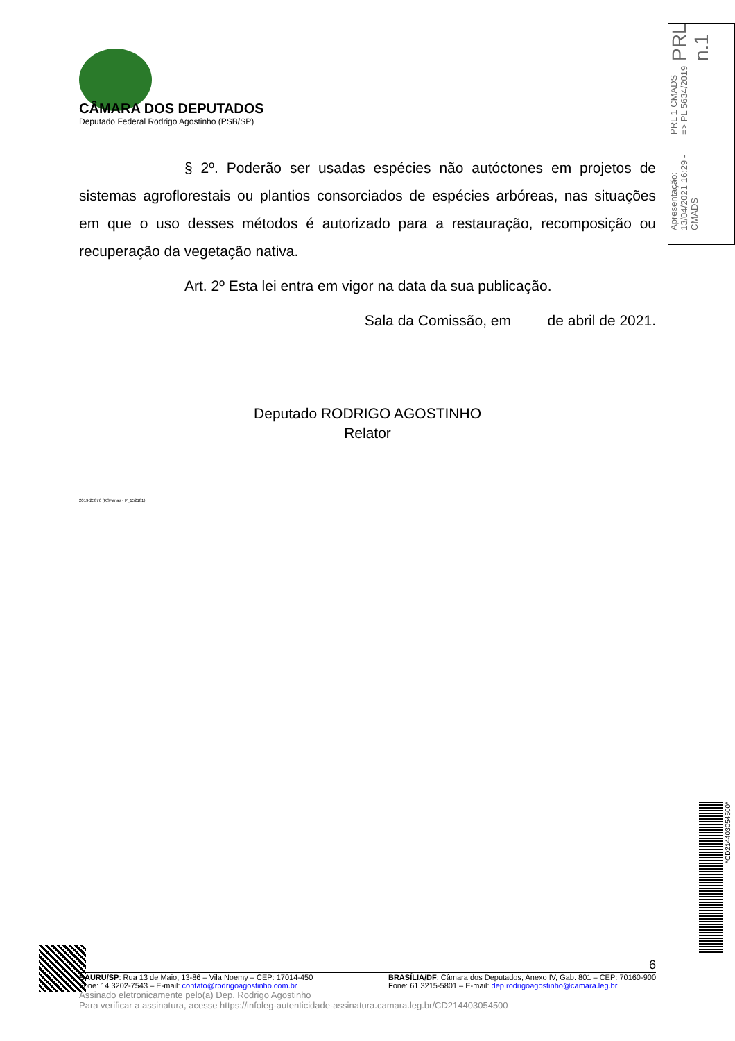PRL n.1
PRL 1 CMADS => PL 5634/2019
Apresentação: 13/04/2021 16:29 - CMADS
CÂMARA DOS DEPUTADOS
Deputado Federal Rodrigo Agostinho (PSB/SP)
§ 2º. Poderão ser usadas espécies não autóctones em projetos de sistemas agroflorestais ou plantios consorciados de espécies arbóreas, nas situações em que o uso desses métodos é autorizado para a restauração, recomposição ou recuperação da vegetação nativa.
Art. 2º Esta lei entra em vigor na data da sua publicação.
Sala da Comissão, em de abril de 2021.
Deputado RODRIGO AGOSTINHO
Relator
2019-25876 (RSFarias - P_152181)
6
BAURU/SP: Rua 13 de Maio, 13-86 – Vila Noemy – CEP: 17014-450
Fone: 14 3202-7543 – E-mail: contato@rodrigoagostinho.com.br
BRASÍLIA/DF: Câmara dos Deputados, Anexo IV, Gab. 801 – CEP: 70160-900
Fone: 61 3215-5801 – E-mail: dep.rodrigoagostinho@camara.leg.br
Assinado eletronicamente pelo(a) Dep. Rodrigo Agostinho
Para verificar a assinatura, acesse https://infoleg-autenticidade-assinatura.camara.leg.br/CD214403054500
*CD214403054500*